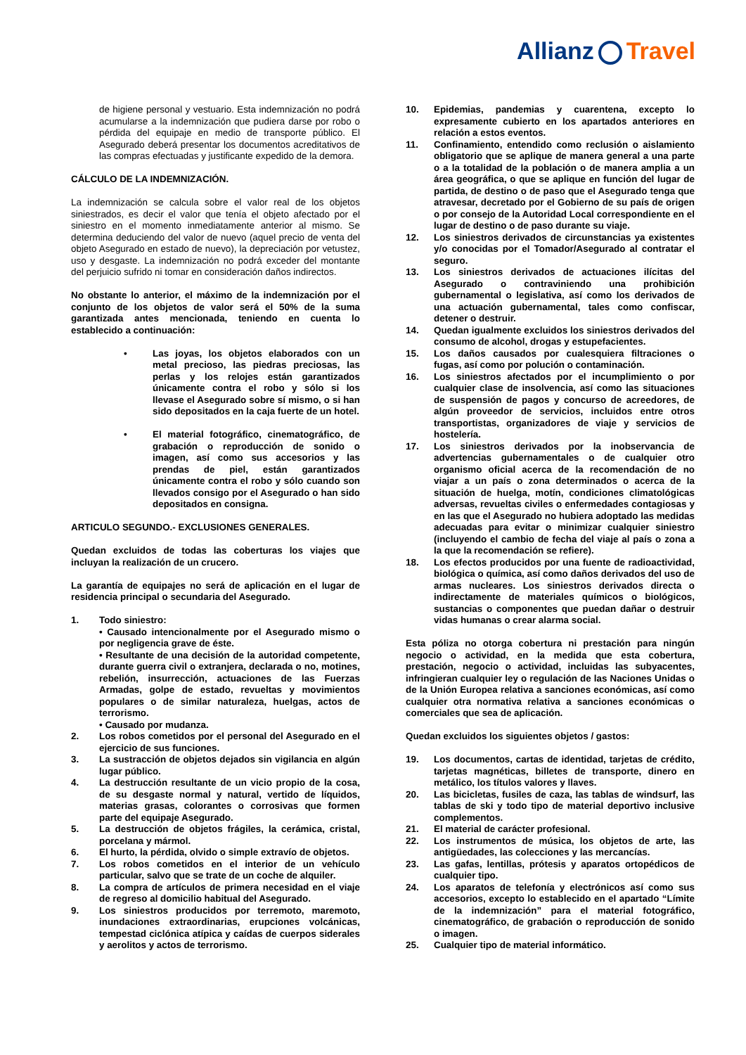Allianz Travel
de higiene personal y vestuario. Esta indemnización no podrá acumularse a la indemnización que pudiera darse por robo o pérdida del equipaje en medio de transporte público. El Asegurado deberá presentar los documentos acreditativos de las compras efectuadas y justificante expedido de la demora.
CÁLCULO DE LA INDEMNIZACIÓN.
La indemnización se calcula sobre el valor real de los objetos siniestrados, es decir el valor que tenía el objeto afectado por el siniestro en el momento inmediatamente anterior al mismo. Se determina deduciendo del valor de nuevo (aquel precio de venta del objeto Asegurado en estado de nuevo), la depreciación por vetustez, uso y desgaste. La indemnización no podrá exceder del montante del perjuicio sufrido ni tomar en consideración daños indirectos.
No obstante lo anterior, el máximo de la indemnización por el conjunto de los objetos de valor será el 50% de la suma garantizada antes mencionada, teniendo en cuenta lo establecido a continuación:
• Las joyas, los objetos elaborados con un metal precioso, las piedras preciosas, las perlas y los relojes están garantizados únicamente contra el robo y sólo si los llevase el Asegurado sobre sí mismo, o si han sido depositados en la caja fuerte de un hotel.
• El material fotográfico, cinematográfico, de grabación o reproducción de sonido o imagen, así como sus accesorios y las prendas de piel, están garantizados únicamente contra el robo y sólo cuando son llevados consigo por el Asegurado o han sido depositados en consigna.
ARTICULO SEGUNDO.- EXCLUSIONES GENERALES.
Quedan excluidos de todas las coberturas los viajes que incluyan la realización de un crucero.
La garantía de equipajes no será de aplicación en el lugar de residencia principal o secundaria del Asegurado.
1. Todo siniestro:
• Causado intencionalmente por el Asegurado mismo o por negligencia grave de éste.
• Resultante de una decisión de la autoridad competente, durante guerra civil o extranjera, declarada o no, motines, rebelión, insurrección, actuaciones de las Fuerzas Armadas, golpe de estado, revueltas y movimientos populares o de similar naturaleza, huelgas, actos de terrorismo.
• Causado por mudanza.
2. Los robos cometidos por el personal del Asegurado en el ejercicio de sus funciones.
3. La sustracción de objetos dejados sin vigilancia en algún lugar público.
4. La destrucción resultante de un vicio propio de la cosa, de su desgaste normal y natural, vertido de líquidos, materias grasas, colorantes o corrosivas que formen parte del equipaje Asegurado.
5. La destrucción de objetos frágiles, la cerámica, cristal, porcelana y mármol.
6. El hurto, la pérdida, olvido o simple extravío de objetos.
7. Los robos cometidos en el interior de un vehículo particular, salvo que se trate de un coche de alquiler.
8. La compra de artículos de primera necesidad en el viaje de regreso al domicilio habitual del Asegurado.
9. Los siniestros producidos por terremoto, maremoto, inundaciones extraordinarias, erupciones volcánicas, tempestad ciclónica atípica y caídas de cuerpos siderales y aerolitos y actos de terrorismo.
10. Epidemias, pandemias y cuarentena, excepto lo expresamente cubierto en los apartados anteriores en relación a estos eventos.
11. Confinamiento, entendido como reclusión o aislamiento obligatorio que se aplique de manera general a una parte o a la totalidad de la población o de manera amplia a un área geográfica, o que se aplique en función del lugar de partida, de destino o de paso que el Asegurado tenga que atravesar, decretado por el Gobierno de su país de origen o por consejo de la Autoridad Local correspondiente en el lugar de destino o de paso durante su viaje.
12. Los siniestros derivados de circunstancias ya existentes y/o conocidas por el Tomador/Asegurado al contratar el seguro.
13. Los siniestros derivados de actuaciones ilícitas del Asegurado o contraviniendo una prohibición gubernamental o legislativa, así como los derivados de una actuación gubernamental, tales como confiscar, detener o destruir.
14. Quedan igualmente excluidos los siniestros derivados del consumo de alcohol, drogas y estupefacientes.
15. Los daños causados por cualesquiera filtraciones o fugas, así como por polución o contaminación.
16. Los siniestros afectados por el incumplimiento o por cualquier clase de insolvencia, así como las situaciones de suspensión de pagos y concurso de acreedores, de algún proveedor de servicios, incluidos entre otros transportistas, organizadores de viaje y servicios de hostelería.
17. Los siniestros derivados por la inobservancia de advertencias gubernamentales o de cualquier otro organismo oficial acerca de la recomendación de no viajar a un país o zona determinados o acerca de la situación de huelga, motín, condiciones climatológicas adversas, revueltas civiles o enfermedades contagiosas y en las que el Asegurado no hubiera adoptado las medidas adecuadas para evitar o minimizar cualquier siniestro (incluyendo el cambio de fecha del viaje al país o zona a la que la recomendación se refiere).
18. Los efectos producidos por una fuente de radioactividad, biológica o química, así como daños derivados del uso de armas nucleares. Los siniestros derivados directa o indirectamente de materiales químicos o biológicos, sustancias o componentes que puedan dañar o destruir vidas humanas o crear alarma social.
Esta póliza no otorga cobertura ni prestación para ningún negocio o actividad, en la medida que esta cobertura, prestación, negocio o actividad, incluidas las subyacentes, infringieran cualquier ley o regulación de las Naciones Unidas o de la Unión Europea relativa a sanciones económicas, así como cualquier otra normativa relativa a sanciones económicas o comerciales que sea de aplicación.
Quedan excluidos los siguientes objetos / gastos:
19. Los documentos, cartas de identidad, tarjetas de crédito, tarjetas magnéticas, billetes de transporte, dinero en metálico, los títulos valores y llaves.
20. Las bicicletas, fusiles de caza, las tablas de windsurf, las tablas de ski y todo tipo de material deportivo inclusive complementos.
21. El material de carácter profesional.
22. Los instrumentos de música, los objetos de arte, las antigüedades, las colecciones y las mercancías.
23. Las gafas, lentillas, prótesis y aparatos ortopédicos de cualquier tipo.
24. Los aparatos de telefonía y electrónicos así como sus accesorios, excepto lo establecido en el apartado “Límite de la indemnización” para el material fotográfico, cinematográfico, de grabación o reproducción de sonido o imagen.
25. Cualquier tipo de material informático.